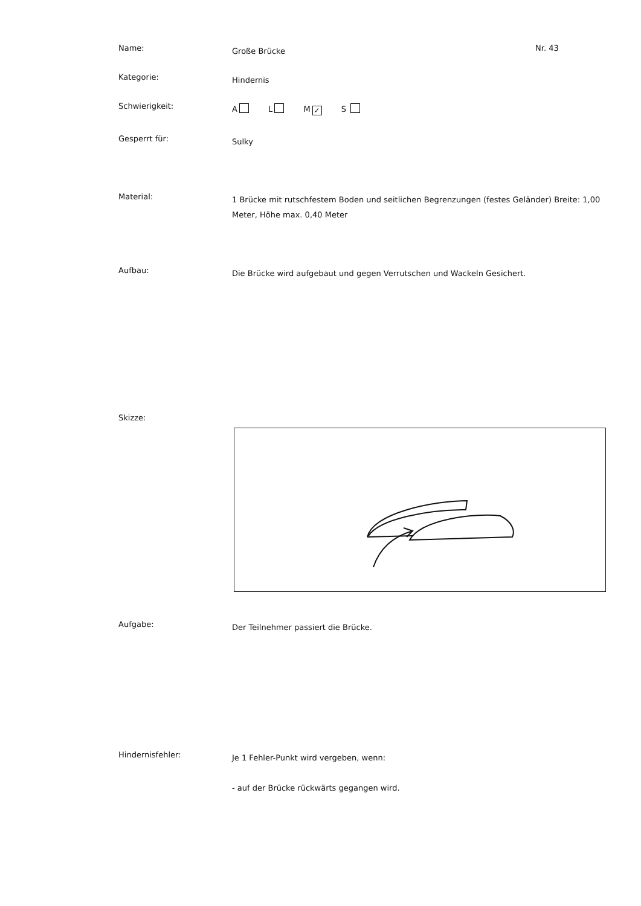Name:
Große Brücke
Nr. 43
Kategorie:
Hindernis
Schwierigkeit:
A L M ✓ S
Gesperrt für:
Sulky
Material:
1 Brücke mit rutschfestem Boden und seitlichen Begrenzungen (festes Geländer) Breite: 1,00 Meter, Höhe max. 0,40 Meter
Aufbau:
Die Brücke wird aufgebaut und gegen Verrutschen und Wackeln Gesichert.
Skizze:
Aufgabe:
Der Teilnehmer passiert die Brücke.
Hindernisfehler:
Je 1 Fehler-Punkt wird vergeben, wenn:
- auf der Brücke rückwärts gegangen wird.